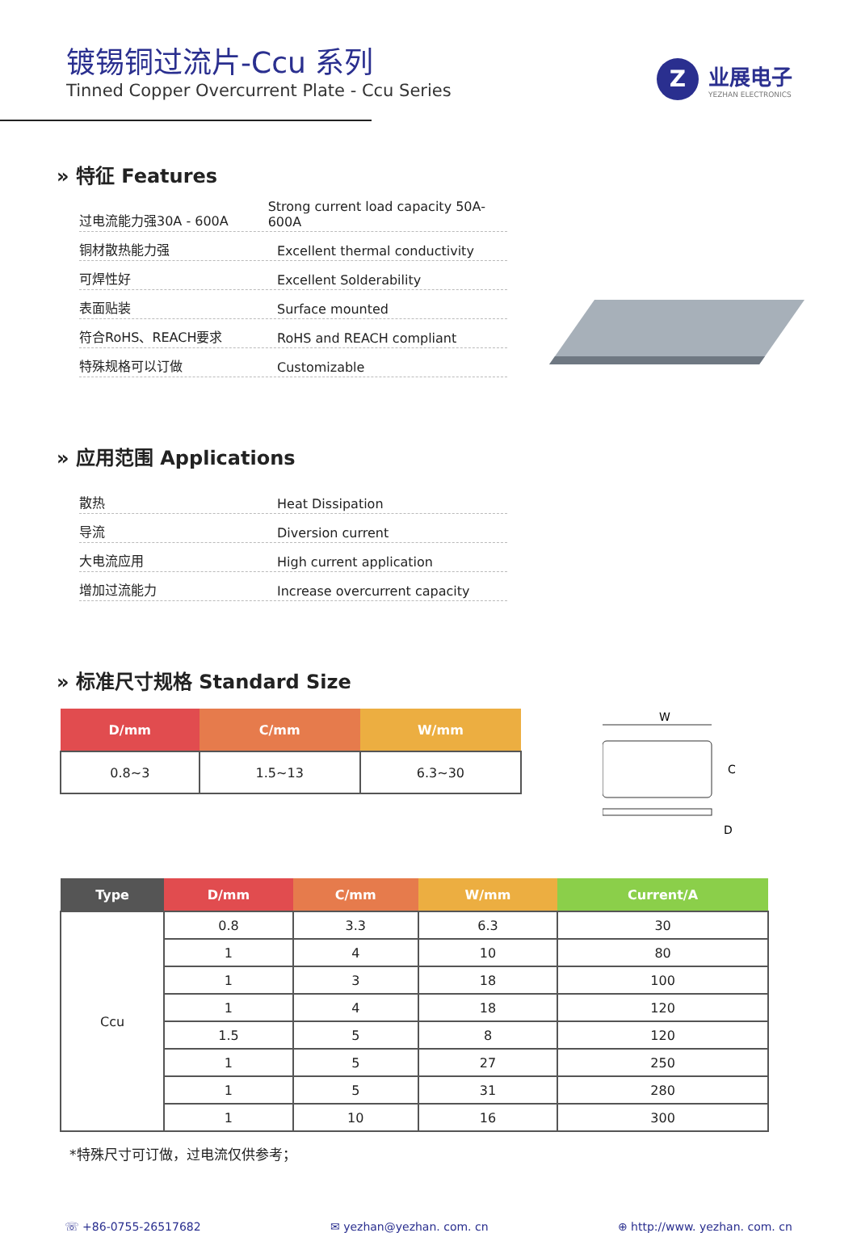镀锡铜过流片-Ccu 系列
Tinned Copper Overcurrent Plate - Ccu Series
Z
业展电子
YEZHAN ELECTRONICS
» 特征 Features
过电流能力强30A - 600A
Strong current load capacity 50A-600A
铜材散热能力强
Excellent thermal conductivity
可焊性好
Excellent Solderability
表面贴装
Surface mounted
符合RoHS、REACH要求
RoHS and REACH compliant
特殊规格可以订做
Customizable
» 应用范围 Applications
散热
Heat Dissipation
导流
Diversion current
大电流应用
High current application
增加过流能力
Increase overcurrent capacity
» 标准尺寸规格 Standard Size
| D/mm | C/mm | W/mm |
| --- | --- | --- |
| 0.8~3 | 1.5~13 | 6.3~30 |
W
C
D
| Type | D/mm | C/mm | W/mm | Current/A |
| --- | --- | --- | --- | --- |
| Ccu | 0.8 | 3.3 | 6.3 | 30 |
| | 1 | 4 | 10 | 80 |
| | 1 | 3 | 18 | 100 |
| | 1 | 4 | 18 | 120 |
| | 1.5 | 5 | 8 | 120 |
| | 1 | 5 | 27 | 250 |
| | 1 | 5 | 31 | 280 |
| | 1 | 10 | 16 | 300 |
*特殊尺寸可订做，过电流仅供参考；
☏ +86-0755-26517682 ✉ yezhan@yezhan. com. cn ⊕ http://www. yezhan. com. cn